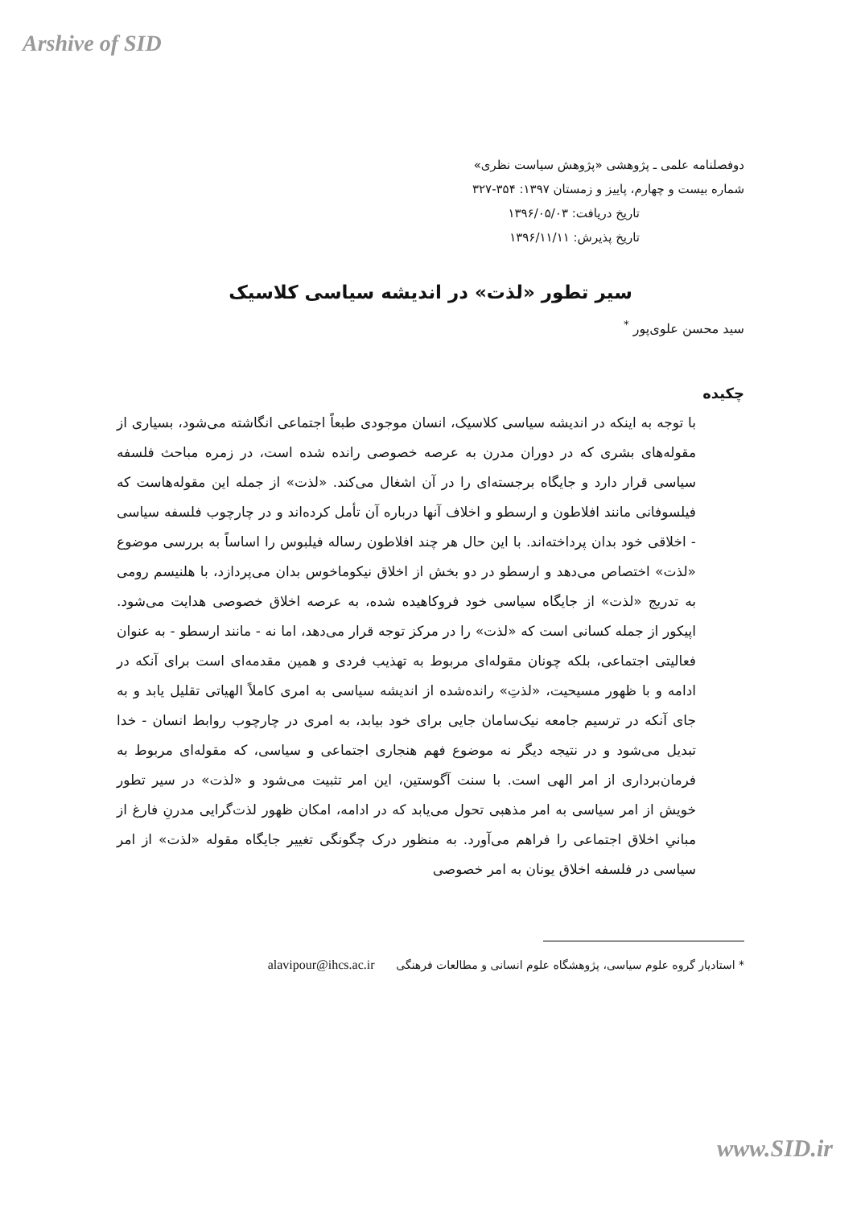Arshive of SID
دوفصلنامه علمی ـ پژوهشی «پژوهش سیاست نظری»
شماره بیست و چهارم، پاییز و زمستان ۱۳۹۷: ۳۵۴-۳۲۷
تاریخ دریافت: ۱۳۹۶/۰۵/۰۳
تاریخ پذیرش: ۱۳۹۶/۱۱/۱۱
سیر تطور «لذت» در اندیشه سیاسی کلاسیک
سید محسن علوی‌پور <sup>*</sup>
چکیده
با توجه به اینکه در اندیشه سیاسی کلاسیک، انسان موجودی طبعاً اجتماعی انگاشته می‌شود، بسیاری از مقوله‌های بشری که در دوران مدرن به عرصه خصوصی رانده شده است، در زمره مباحث فلسفه سیاسی قرار دارد و جایگاه برجسته‌ای را در آن اشغال می‌کند. «لذت» از جمله این مقوله‌هاست که فیلسوفانی مانند افلاطون و ارسطو و اخلاف آنها درباره آن تأمل کرده‌اند و در چارچوب فلسفه سیاسی - اخلاقی خود بدان پرداخته‌اند. با این حال هر چند افلاطون رساله فیلبوس را اساساً به بررسی موضوع «لذت» اختصاص می‌دهد و ارسطو در دو بخش از اخلاق نیکوماخوس بدان می‌پردازد، با هلنیسم رومی به تدریج «لذت» از جایگاه سیاسی خود فروکاهیده شده، به عرصه اخلاق خصوصی هدایت می‌شود. اپیکور از جمله کسانی است که «لذت» را در مرکز توجه قرار می‌دهد، اما نه - مانند ارسطو - به عنوان فعالیتی اجتماعی، بلکه چونان مقوله‌ای مربوط به تهذیب فردی و همین مقدمه‌ای است برای آنکه در ادامه و با ظهور مسیحیت، «لذتِ» رانده‌شده از اندیشه سیاسی به امری کاملاً الهیاتی تقلیل یابد و به جای آنکه در ترسیم جامعه نیک‌سامان جایی برای خود بیابد، به امری در چارچوب روابط انسان - خدا تبدیل می‌شود و در نتیجه دیگر نه موضوع فهم هنجاری اجتماعی و سیاسی، که مقوله‌ای مربوط به فرمان‌برداری از امر الهی است. با سنت آگوستین، این امر تثبیت می‌شود و «لذت» در سیر تطور خویش از امر سیاسی به امر مذهبی تحول می‌یابد که در ادامه، امکان ظهور لذت‌گرایی مدرنِ فارغ از مبانیِ اخلاق اجتماعی را فراهم می‌آورد. به منظور درک چگونگی تغییر جایگاه مقوله «لذت» از امر سیاسی در فلسفه اخلاق یونان به امر خصوصی
* استادیار گروه علوم سیاسی، پژوهشگاه علوم انسانی و مطالعات فرهنگی alavipour@ihcs.ac.ir
www.SID.ir